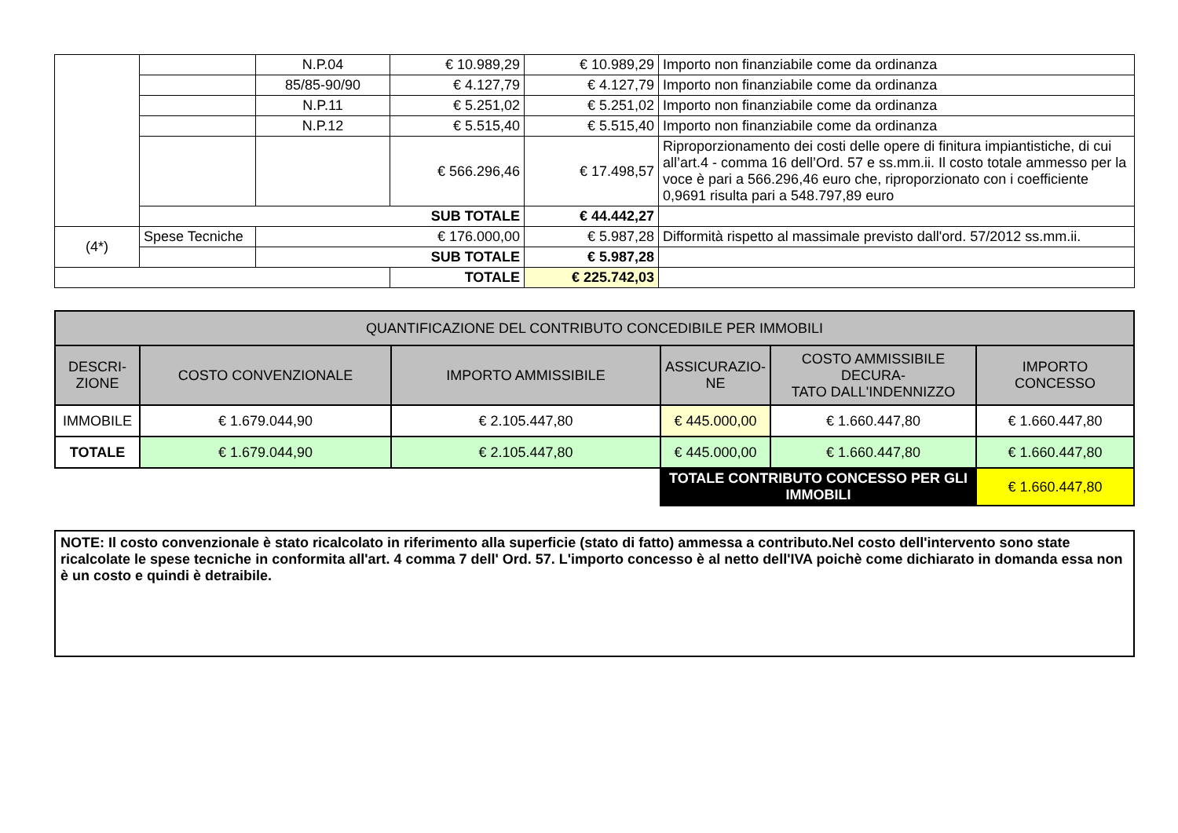| | | N.P.04 | € 10.989,29 | € 10.989,29 | Importo non finanziabile come da ordinanza |
| | | 85/85-90/90 | € 4.127,79 | € 4.127,79 | Importo non finanziabile come da ordinanza |
| | | N.P.11 | € 5.251,02 | € 5.251,02 | Importo non finanziabile come da ordinanza |
| | | N.P.12 | € 5.515,40 | € 5.515,40 | Importo non finanziabile come da ordinanza |
| | | | € 566.296,46 | € 17.498,57 | Riproporzionamento dei costi delle opere di finitura impiantistiche, di cui all’art.4 - comma 16 dell’Ord. 57 e ss.mm.ii. Il costo totale ammesso per la voce è pari a 566.296,46 euro che, riproporzionato con i coefficiente 0,9691 risulta pari a 548.797,89 euro |
| | SUB TOTALE | | | € 44.442,27 | |
| (4*) | Spese Tecniche | € 176.000,00 | | € 5.987,28 | Difformità rispetto al massimale previsto dall'ord. 57/2012 ss.mm.ii. |
| | | SUB TOTALE | | € 5.987,28 | |
| | | | TOTALE | € 225.742,03 | |
| QUANTIFICAZIONE DEL CONTRIBUTO CONCEDIBILE PER IMMOBILI | | | | | |
| --- | --- | --- | --- | --- | --- |
| DESCRI- ZIONE | COSTO CONVENZIONALE | IMPORTO AMMISSIBILE | ASSICURAZIO- NE | COSTO AMMISSIBILE DECURA- TATO DALL'INDENNIZZO | IMPORTO CONCESSO |
| IMMOBILE | € 1.679.044,90 | € 2.105.447,80 | € 445.000,00 | € 1.660.447,80 | € 1.660.447,80 |
| TOTALE | € 1.679.044,90 | € 2.105.447,80 | € 445.000,00 | € 1.660.447,80 | € 1.660.447,80 |
| | | | TOTALE CONTRIBUTO CONCESSO PER GLI IMMOBILI | | € 1.660.447,80 |
NOTE: Il costo convenzionale è stato ricalcolato in riferimento alla superficie (stato di fatto) ammessa a contributo.Nel costo dell'intervento sono state ricalcolate le spese tecniche in conformita all'art. 4 comma 7 dell' Ord. 57. L'importo concesso è al netto dell'IVA poichè come dichiarato in domanda essa non è un costo e quindi è detraibile.